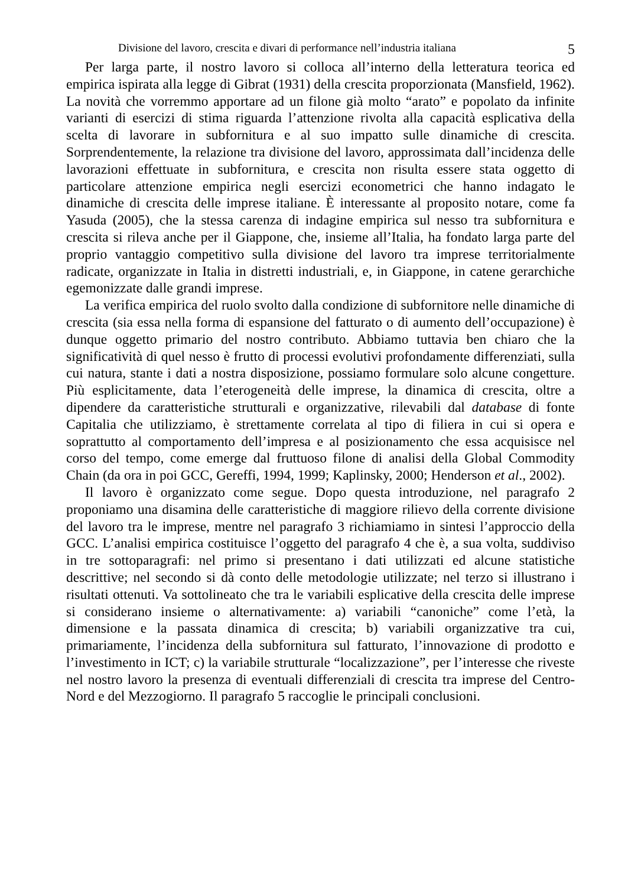Divisione del lavoro, crescita e divari di performance nell’industria italiana 5
Per larga parte, il nostro lavoro si colloca all’interno della letteratura teorica ed empirica ispirata alla legge di Gibrat (1931) della crescita proporzionata (Mansfield, 1962). La novità che vorremmo apportare ad un filone già molto “arato” e popolato da infinite varianti di esercizi di stima riguarda l’attenzione rivolta alla capacità esplicativa della scelta di lavorare in subfornitura e al suo impatto sulle dinamiche di crescita. Sorprendentemente, la relazione tra divisione del lavoro, approssimata dall’incidenza delle lavorazioni effettuate in subfornitura, e crescita non risulta essere stata oggetto di particolare attenzione empirica negli esercizi econometrici che hanno indagato le dinamiche di crescita delle imprese italiane. È interessante al proposito notare, come fa Yasuda (2005), che la stessa carenza di indagine empirica sul nesso tra subfornitura e crescita si rileva anche per il Giappone, che, insieme all’Italia, ha fondato larga parte del proprio vantaggio competitivo sulla divisione del lavoro tra imprese territorialmente radicate, organizzate in Italia in distretti industriali, e, in Giappone, in catene gerarchiche egemonizzate dalle grandi imprese.
La verifica empirica del ruolo svolto dalla condizione di subfornitore nelle dinamiche di crescita (sia essa nella forma di espansione del fatturato o di aumento dell’occupazione) è dunque oggetto primario del nostro contributo. Abbiamo tuttavia ben chiaro che la significatività di quel nesso è frutto di processi evolutivi profondamente differenziati, sulla cui natura, stante i dati a nostra disposizione, possiamo formulare solo alcune congetture. Più esplicitamente, data l’eterogeneità delle imprese, la dinamica di crescita, oltre a dipendere da caratteristiche strutturali e organizzative, rilevabili dal database di fonte Capitalia che utilizziamo, è strettamente correlata al tipo di filiera in cui si opera e soprattutto al comportamento dell’impresa e al posizionamento che essa acquisisce nel corso del tempo, come emerge dal fruttuoso filone di analisi della Global Commodity Chain (da ora in poi GCC, Gereffi, 1994, 1999; Kaplinsky, 2000; Henderson et al., 2002).
Il lavoro è organizzato come segue. Dopo questa introduzione, nel paragrafo 2 proponiamo una disamina delle caratteristiche di maggiore rilievo della corrente divisione del lavoro tra le imprese, mentre nel paragrafo 3 richiamiamo in sintesi l’approccio della GCC. L’analisi empirica costituisce l’oggetto del paragrafo 4 che è, a sua volta, suddiviso in tre sottoparagrafi: nel primo si presentano i dati utilizzati ed alcune statistiche descrittive; nel secondo si dà conto delle metodologie utilizzate; nel terzo si illustrano i risultati ottenuti. Va sottolineato che tra le variabili esplicative della crescita delle imprese si considerano insieme o alternativamente: a) variabili “canoniche” come l’età, la dimensione e la passata dinamica di crescita; b) variabili organizzative tra cui, primariamente, l’incidenza della subfornitura sul fatturato, l’innovazione di prodotto e l’investimento in ICT; c) la variabile strutturale “localizzazione”, per l’interesse che riveste nel nostro lavoro la presenza di eventuali differenziali di crescita tra imprese del Centro-Nord e del Mezzogiorno. Il paragrafo 5 raccoglie le principali conclusioni.